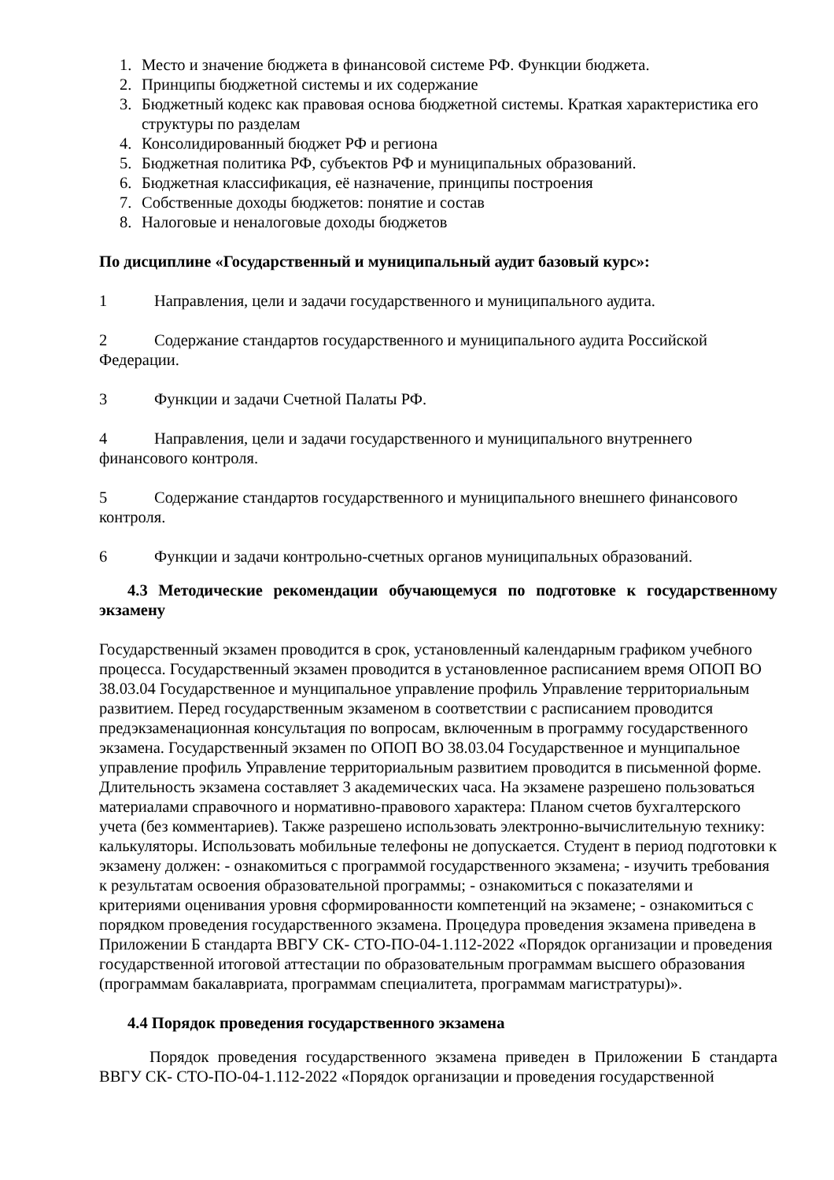1. Место и значение бюджета в финансовой системе РФ. Функции бюджета.
2. Принципы бюджетной системы и их содержание
3. Бюджетный кодекс как правовая основа бюджетной системы. Краткая характеристика его структуры по разделам
4. Консолидированный бюджет РФ и региона
5. Бюджетная политика РФ, субъектов РФ и муниципальных образований.
6. Бюджетная классификация, её назначение, принципы построения
7. Собственные доходы бюджетов: понятие и состав
8. Налоговые и неналоговые доходы бюджетов
По дисциплине «Государственный и муниципальный аудит базовый курс»:
1 Направления, цели и задачи государственного и муниципального аудита.
2 Содержание стандартов государственного и муниципального аудита Российской Федерации.
3 Функции и задачи Счетной Палаты РФ.
4 Направления, цели и задачи государственного и муниципального внутреннего финансового контроля.
5 Содержание стандартов государственного и муниципального внешнего финансового контроля.
6 Функции и задачи контрольно-счетных органов муниципальных образований.
4.3 Методические рекомендации обучающемуся по подготовке к государственному экзамену
Государственный экзамен проводится в срок, установленный календарным графиком учебного процесса. Государственный экзамен проводится в установленное расписанием время ОПОП ВО 38.03.04 Государственное и мунципальное управление профиль Управление территориальным развитием. Перед государственным экзаменом в соответствии с расписанием проводится предэкзаменационная консультация по вопросам, включенным в программу государственного экзамена. Государственный экзамен по ОПОП ВО 38.03.04 Государственное и мунципальное управление профиль Управление территориальным развитием проводится в письменной форме. Длительность экзамена составляет 3 академических часа. На экзамене разрешено пользоваться материалами справочного и нормативно-правового характера: Планом счетов бухгалтерского учета (без комментариев). Также разрешено использовать электронно-вычислительную технику: калькуляторы. Использовать мобильные телефоны не допускается. Студент в период подготовки к экзамену должен: - ознакомиться с программой государственного экзамена; - изучить требования к результатам освоения образовательной программы; - ознакомиться с показателями и критериями оценивания уровня сформированности компетенций на экзамене; - ознакомиться с порядком проведения государственного экзамена. Процедура проведения экзамена приведена в Приложении Б стандарта ВВГУ СК- СТО-ПО-04-1.112-2022 «Порядок организации и проведения государственной итоговой аттестации по образовательным программам высшего образования (программам бакалавриата, программам специалитета, программам магистратуры)».
4.4 Порядок проведения государственного экзамена
Порядок проведения государственного экзамена приведен в Приложении Б стандарта ВВГУ СК- СТО-ПО-04-1.112-2022 «Порядок организации и проведения государственной